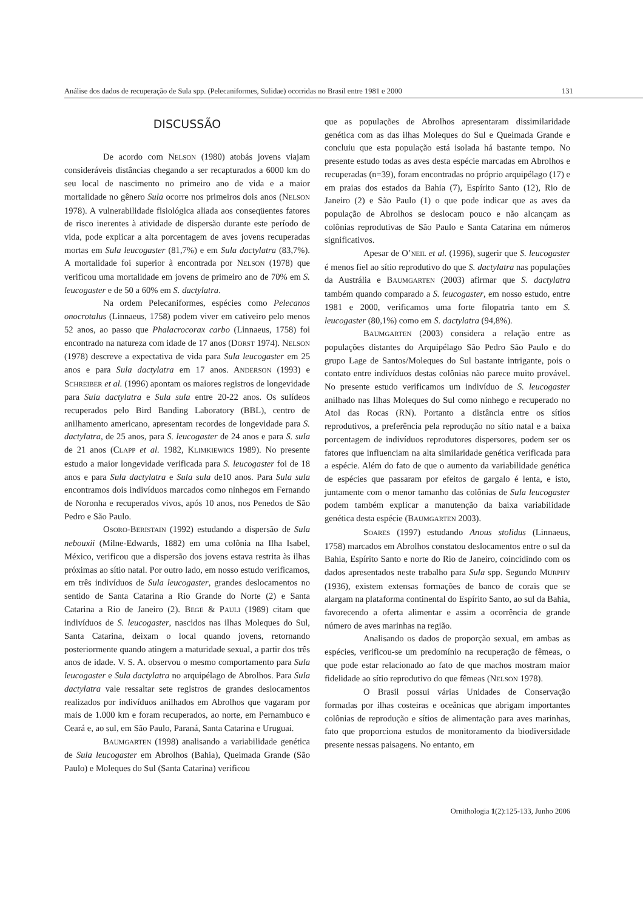Análise dos dados de recuperação de Sula spp. (Pelecaniformes, Sulidae) ocorridas no Brasil entre 1981 e 2000 131
DISCUSSÃO
De acordo com NELSON (1980) atobás jovens viajam consideráveis distâncias chegando a ser recapturados a 6000 km do seu local de nascimento no primeiro ano de vida e a maior mortalidade no gênero Sula ocorre nos primeiros dois anos (NELSON 1978). A vulnerabilidade fisiológica aliada aos conseqüentes fatores de risco inerentes à atividade de dispersão durante este período de vida, pode explicar a alta porcentagem de aves jovens recuperadas mortas em Sula leucogaster (81,7%) e em Sula dactylatra (83,7%). A mortalidade foi superior à encontrada por NELSON (1978) que verificou uma mortalidade em jovens de primeiro ano de 70% em S. leucogaster e de 50 a 60% em S. dactylatra.
Na ordem Pelecaniformes, espécies como Pelecanos onocrotalus (Linnaeus, 1758) podem viver em cativeiro pelo menos 52 anos, ao passo que Phalacrocorax carbo (Linnaeus, 1758) foi encontrado na natureza com idade de 17 anos (DORST 1974). NELSON (1978) descreve a expectativa de vida para Sula leucogaster em 25 anos e para Sula dactylatra em 17 anos. ANDERSON (1993) e SCHREIBER et al. (1996) apontam os maiores registros de longevidade para Sula dactylatra e Sula sula entre 20-22 anos. Os sulídeos recuperados pelo Bird Banding Laboratory (BBL), centro de anilhamento americano, apresentam recordes de longevidade para S. dactylatra, de 25 anos, para S. leucogaster de 24 anos e para S. sula de 21 anos (CLAPP et al. 1982, KLIMKIEWICS 1989). No presente estudo a maior longevidade verificada para S. leucogaster foi de 18 anos e para Sula dactylatra e Sula sula de10 anos. Para Sula sula encontramos dois indivíduos marcados como ninhegos em Fernando de Noronha e recuperados vivos, após 10 anos, nos Penedos de São Pedro e São Paulo.
OSORO-BERISTAIN (1992) estudando a dispersão de Sula nebouxii (Milne-Edwards, 1882) em uma colônia na Ilha Isabel, México, verificou que a dispersão dos jovens estava restrita às ilhas próximas ao sítio natal. Por outro lado, em nosso estudo verificamos, em três indivíduos de Sula leucogaster, grandes deslocamentos no sentido de Santa Catarina a Rio Grande do Norte (2) e Santa Catarina a Rio de Janeiro (2). BEGE & PAULI (1989) citam que indivíduos de S. leucogaster, nascidos nas ilhas Moleques do Sul, Santa Catarina, deixam o local quando jovens, retornando posteriormente quando atingem a maturidade sexual, a partir dos três anos de idade. V. S. A. observou o mesmo comportamento para Sula leucogaster e Sula dactylatra no arquipélago de Abrolhos. Para Sula dactylatra vale ressaltar sete registros de grandes deslocamentos realizados por indivíduos anilhados em Abrolhos que vagaram por mais de 1.000 km e foram recuperados, ao norte, em Pernambuco e Ceará e, ao sul, em São Paulo, Paraná, Santa Catarina e Uruguai.
BAUMGARTEN (1998) analisando a variabilidade genética de Sula leucogaster em Abrolhos (Bahia), Queimada Grande (São Paulo) e Moleques do Sul (Santa Catarina) verificou
que as populações de Abrolhos apresentaram dissimilaridade genética com as das ilhas Moleques do Sul e Queimada Grande e concluiu que esta população está isolada há bastante tempo. No presente estudo todas as aves desta espécie marcadas em Abrolhos e recuperadas (n=39), foram encontradas no próprio arquipélago (17) e em praias dos estados da Bahia (7), Espírito Santo (12), Rio de Janeiro (2) e São Paulo (1) o que pode indicar que as aves da população de Abrolhos se deslocam pouco e não alcançam as colônias reprodutivas de São Paulo e Santa Catarina em números significativos.
Apesar de O’NEIL et al. (1996), sugerir que S. leucogaster é menos fiel ao sítio reprodutivo do que S. dactylatra nas populações da Austrália e BAUMGARTEN (2003) afirmar que S. dactylatra também quando comparado a S. leucogaster, em nosso estudo, entre 1981 e 2000, verificamos uma forte filopatria tanto em S. leucogaster (80,1%) como em S. dactylatra (94,8%).
BAUMGARTEN (2003) considera a relação entre as populações distantes do Arquipélago São Pedro São Paulo e do grupo Lage de Santos/Moleques do Sul bastante intrigante, pois o contato entre indivíduos destas colônias não parece muito provável. No presente estudo verificamos um indivíduo de S. leucogaster anilhado nas Ilhas Moleques do Sul como ninhego e recuperado no Atol das Rocas (RN). Portanto a distância entre os sítios reprodutivos, a preferência pela reprodução no sítio natal e a baixa porcentagem de indivíduos reprodutores dispersores, podem ser os fatores que influenciam na alta similaridade genética verificada para a espécie. Além do fato de que o aumento da variabilidade genética de espécies que passaram por efeitos de gargalo é lenta, e isto, juntamente com o menor tamanho das colônias de Sula leucogaster podem também explicar a manutenção da baixa variabilidade genética desta espécie (BAUMGARTEN 2003).
SOARES (1997) estudando Anous stolidus (Linnaeus, 1758) marcados em Abrolhos constatou deslocamentos entre o sul da Bahia, Espírito Santo e norte do Rio de Janeiro, coincidindo com os dados apresentados neste trabalho para Sula spp. Segundo MURPHY (1936), existem extensas formações de banco de corais que se alargam na plataforma continental do Espírito Santo, ao sul da Bahia, favorecendo a oferta alimentar e assim a ocorrência de grande número de aves marinhas na região.
Analisando os dados de proporção sexual, em ambas as espécies, verificou-se um predomínio na recuperação de fêmeas, o que pode estar relacionado ao fato de que machos mostram maior fidelidade ao sítio reprodutivo do que fêmeas (NELSON 1978).
O Brasil possui várias Unidades de Conservação formadas por ilhas costeiras e oceânicas que abrigam importantes colônias de reprodução e sítios de alimentação para aves marinhas, fato que proporciona estudos de monitoramento da biodiversidade presente nessas paisagens. No entanto, em
Ornithologia 1(2):125-133, Junho 2006